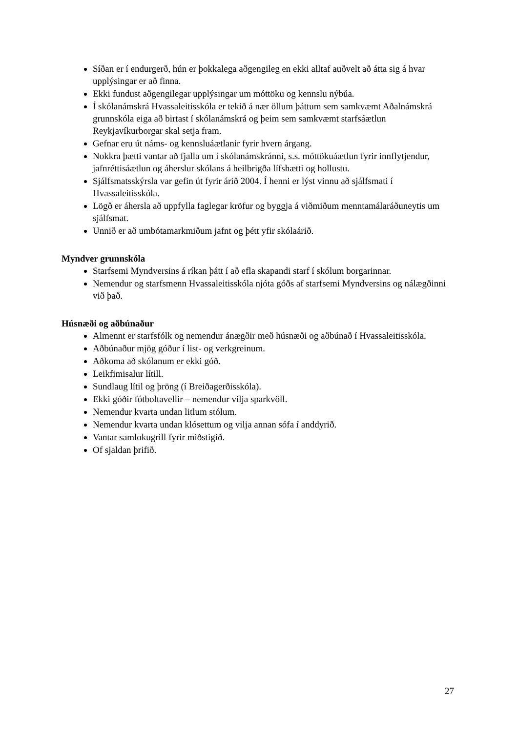Síðan er í endurgerð, hún er þokkalega aðgengileg en ekki alltaf auðvelt að átta sig á hvar upplýsingar er að finna.
Ekki fundust aðgengilegar upplýsingar um móttöku og kennslu nýbúa.
Í skólanámskrá Hvassaleitisskóla er tekið á nær öllum þáttum sem samkvæmt Aðalnámskrá grunnskóla eiga að birtast í skólanámskrá og þeim sem samkvæmt starfsáætlun Reykjavíkurborgar skal setja fram.
Gefnar eru út náms- og kennsluáætlanir fyrir hvern árgang.
Nokkra þætti vantar að fjalla um í skólanámskránni, s.s. móttökuáætlun fyrir innflytjendur, jafnréttisáætlun og áherslur skólans á heilbrigða lífshætti og hollustu.
Sjálfsmatsskýrsla var gefin út fyrir árið 2004. Í henni er lýst vinnu að sjálfsmati í Hvassaleitisskóla.
Lögð er áhersla að uppfylla faglegar kröfur og byggja á viðmiðum menntamálaráðuneytis um sjálfsmat.
Unnið er að umbótamarkmiðum jafnt og þétt yfir skólaárið.
Myndver grunnskóla
Starfsemi Myndversins á ríkan þátt í að efla skapandi starf í skólum borgarinnar.
Nemendur og starfsmenn Hvassaleitisskóla njóta góðs af starfsemi Myndversins og nálægðinni við það.
Húsnæði og aðbúnaður
Almennt er starfsfólk og nemendur ánægðir með húsnæði og aðbúnað í Hvassaleitisskóla.
Aðbúnaður mjög góður í list- og verkgreinum.
Aðkoma að skólanum er ekki góð.
Leikfimisalur lítill.
Sundlaug lítil og þröng (í Breiðagerðisskóla).
Ekki góðir fótboltavellir – nemendur vilja sparkvöll.
Nemendur kvarta undan litlum stólum.
Nemendur kvarta undan klósettum og vilja annan sófa í anddyrið.
Vantar samlokugrill fyrir miðstigið.
Of sjaldan þrifið.
27